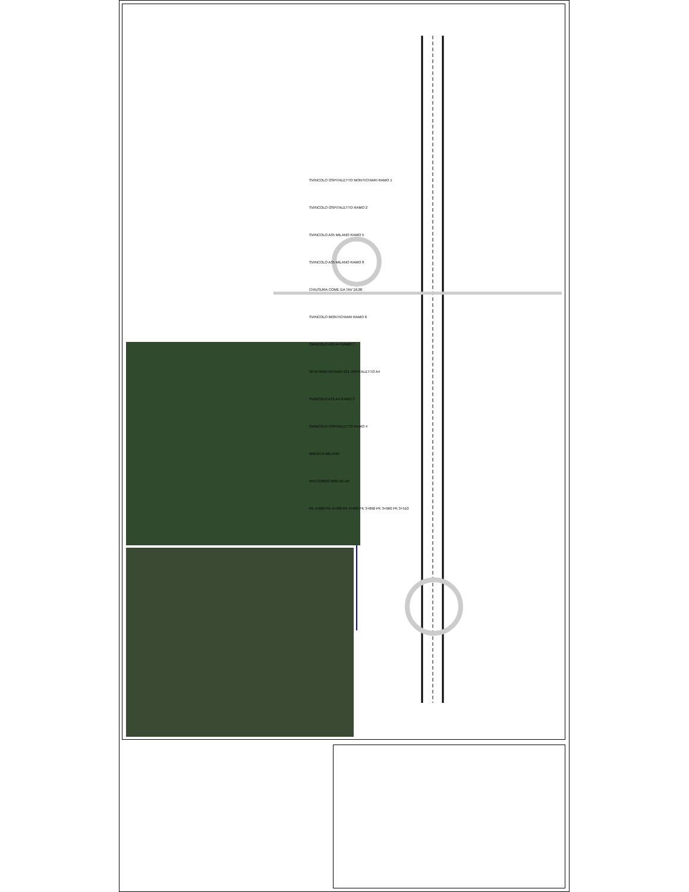SVINCOLO OSPITALETTO MONTICHIARI RAMO 1
SVINCOLO OSPITALETTO RAMO 2
SVINCOLO A35 MILANO RAMO 5
SVINCOLO A35 MILANO RAMO 8
CHIUSURA COME DA TAV 16,00
SVINCOLO MONTICHIARI RAMO 6
SVINCOLO A35 A4 RAMO 7
SP19 MONTICHIARI A21 OSPITALETTO A4
SVINCOLO A35 A4 RAMO 3
SVINCOLO OSPITALETTO RAMO 4
BRESCIA MILANO
RACCORDO BRE-BE-MI
PK 4+800 PK 4+700 PK 4+400 PK 3+860 PK 3+960 PK 3+510